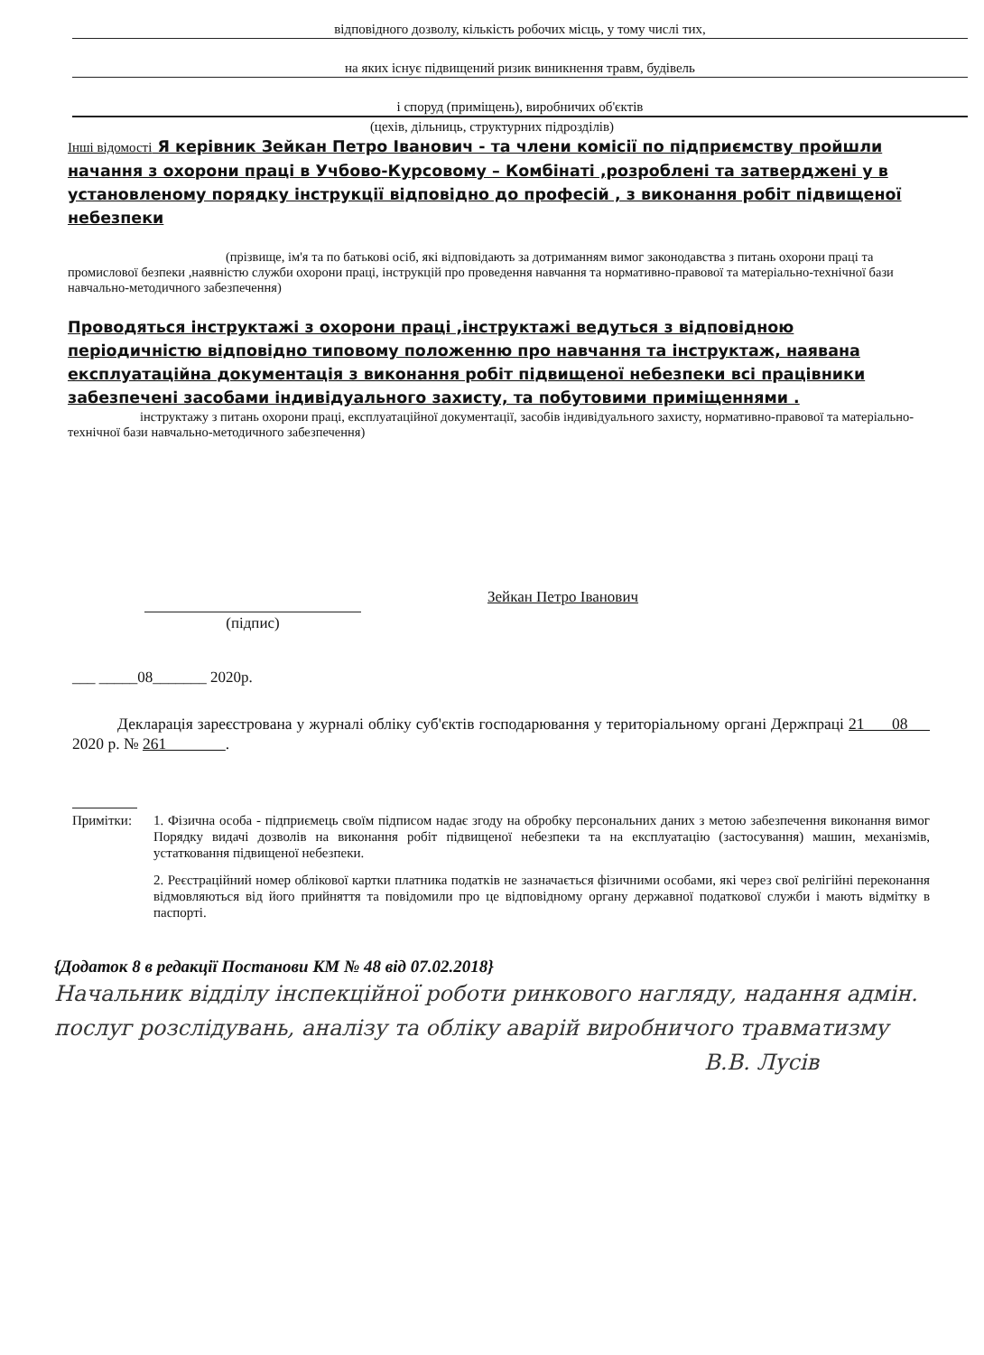відповідного дозволу, кількість робочих місць, у тому числі тих,
на яких існує підвищений ризик виникнення травм, будівель
і споруд (приміщень), виробничих об'єктів
(цехів, дільниць, структурних підрозділів)
Інші відомості Я керівник Зейкан Петро Іванович - та члени комісії по підприємству пройшли начання з охорони праці в Учбово-Курсовому – Комбінаті ,розроблені та затверджені у в установленому порядку інструкції відповідно до професій , з виконання робіт підвищеної небезпеки
(прізвище, ім'я та по батькові осіб, які відповідають за дотриманням вимог законодавства з питань охорони праці та промислової безпеки ,наявністю служби охорони праці, інструкцій про проведення навчання та нормативно-правової та матеріально-технічної бази навчально-методичного забезпечення)
Проводяться інструктажі з охорони праці ,інструктажі ведуться з відповідною періодичністю відповідно типовому положенню про навчання та інструктаж, наявана експлуатаційна документація з виконання робіт підвищеної небезпеки всі працівники забезпечені засобами індивідуального захисту, та побутовими приміщеннями .
інструктажу з питань охорони праці, експлуатаційної документації, засобів індивідуального захисту, нормативно-правової та матеріально-технічної бази навчально-методичного забезпечення)
(підпис)
Зейкан Петро Іванович
___ _____08_______ 2020р.
Декларація зареєстрована у журналі обліку суб'єктів господарювання у територіальному органі Держпраці 21 08 2020 р. № 261 .
Примітки: 1. Фізична особа - підприємець своїм підписом надає згоду на обробку персональних даних з метою забезпечення виконання вимог Порядку видачі дозволів на виконання робіт підвищеної небезпеки та на експлуатацію (застосування) машин, механізмів, устатковання підвищеної небезпеки.
2. Реєстраційний номер облікової картки платника податків не зазначається фізичними особами, які через свої релігійні переконання відмовляються від його прийняття та повідомили про це відповідному органу державної податкової служби і мають відмітку в паспорті.
{Додаток 8 в редакції Постанови КМ № 48 від 07.02.2018}
Начальник відділу інспекційної роботи ринкового нагляду, надання адмін. послуг розслідувань, аналізу та обліку аварій виробничого травматизму
В.В. Лусів